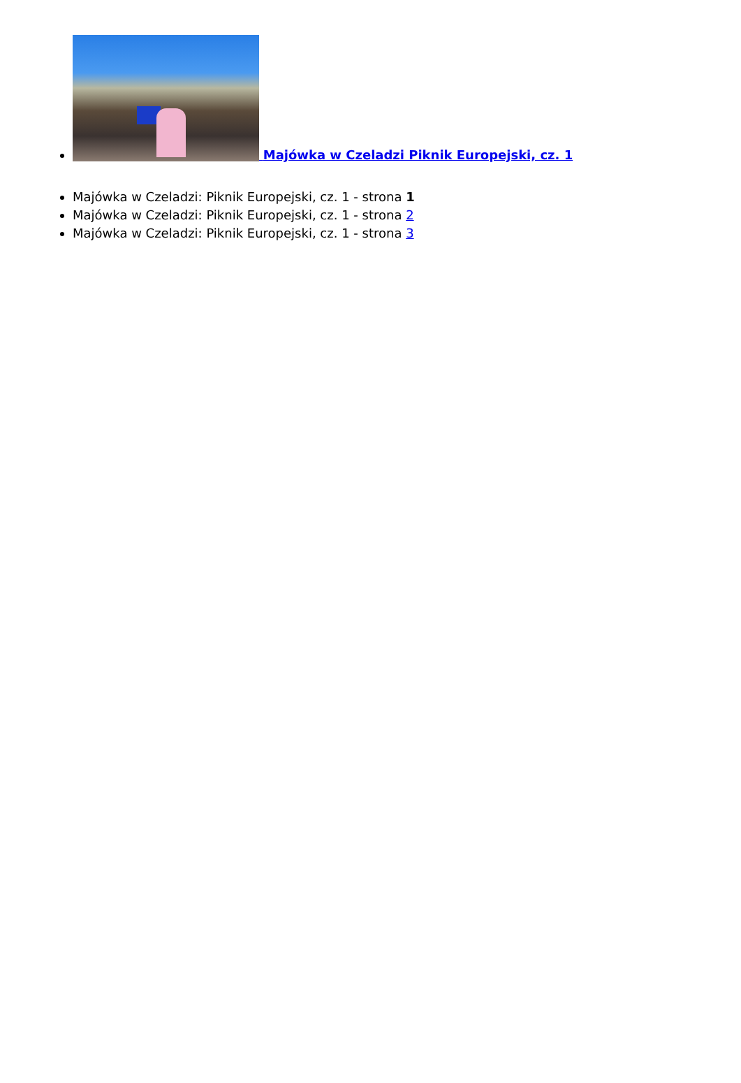Majówka w Czeladzi Piknik Europejski, cz. 1
Majówka w Czeladzi: Piknik Europejski, cz. 1 - strona 1
Majówka w Czeladzi: Piknik Europejski, cz. 1 - strona 2
Majówka w Czeladzi: Piknik Europejski, cz. 1 - strona 3